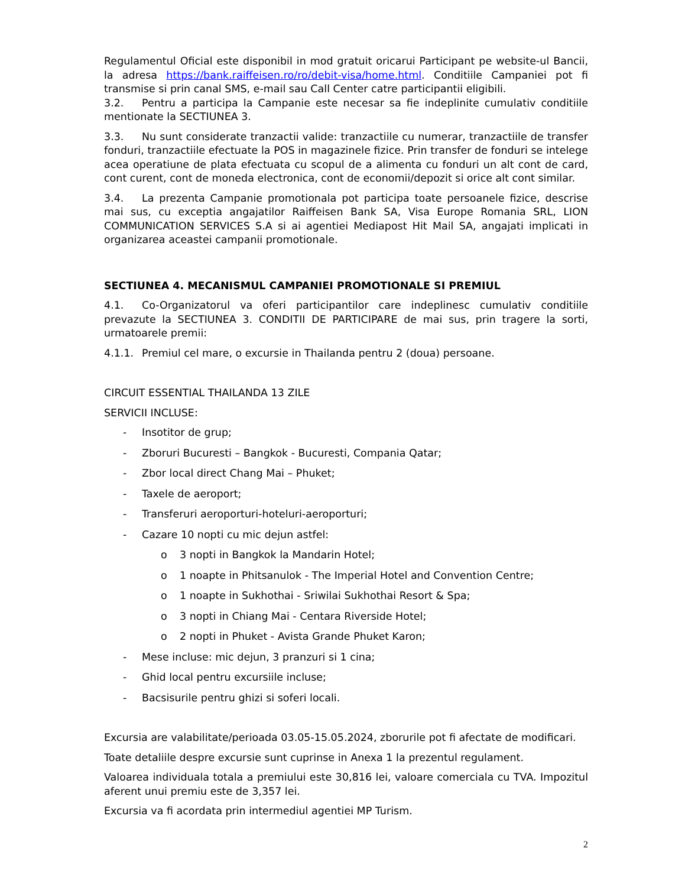Regulamentul Oficial este disponibil in mod gratuit oricarui Participant pe website-ul Bancii, la adresa https://bank.raiffeisen.ro/ro/debit-visa/home.html. Conditiile Campaniei pot fi transmise si prin canal SMS, e-mail sau Call Center catre participantii eligibili.
3.2. Pentru a participa la Campanie este necesar sa fie indeplinite cumulativ conditiile mentionate la SECTIUNEA 3.
3.3. Nu sunt considerate tranzactii valide: tranzactiile cu numerar, tranzactiile de transfer fonduri, tranzactiile efectuate la POS in magazinele fizice. Prin transfer de fonduri se intelege acea operatiune de plata efectuata cu scopul de a alimenta cu fonduri un alt cont de card, cont curent, cont de moneda electronica, cont de economii/depozit si orice alt cont similar.
3.4. La prezenta Campanie promotionala pot participa toate persoanele fizice, descrise mai sus, cu exceptia angajatilor Raiffeisen Bank SA, Visa Europe Romania SRL, LION COMMUNICATION SERVICES S.A si ai agentiei Mediapost Hit Mail SA, angajati implicati in organizarea aceastei campanii promotionale.
SECTIUNEA 4. MECANISMUL CAMPANIEI PROMOTIONALE SI PREMIUL
4.1. Co-Organizatorul va oferi participantilor care indeplinesc cumulativ conditiile prevazute la SECTIUNEA 3. CONDITII DE PARTICIPARE de mai sus, prin tragere la sorti, urmatoarele premii:
4.1.1. Premiul cel mare, o excursie in Thailanda pentru 2 (doua) persoane.
CIRCUIT ESSENTIAL THAILANDA 13 ZILE
SERVICII INCLUSE:
- Insotitor de grup;
- Zboruri Bucuresti – Bangkok - Bucuresti, Compania Qatar;
- Zbor local direct Chang Mai – Phuket;
- Taxele de aeroport;
- Transferuri aeroporturi-hoteluri-aeroporturi;
- Cazare 10 nopti cu mic dejun astfel:
o 3 nopti in Bangkok la Mandarin Hotel;
o 1 noapte in Phitsanulok - The Imperial Hotel and Convention Centre;
o 1 noapte in Sukhothai - Sriwilai Sukhothai Resort & Spa;
o 3 nopti in Chiang Mai - Centara Riverside Hotel;
o 2 nopti in Phuket - Avista Grande Phuket Karon;
- Mese incluse: mic dejun, 3 pranzuri si 1 cina;
- Ghid local pentru excursiile incluse;
- Bacsisurile pentru ghizi si soferi locali.
Excursia are valabilitate/perioada 03.05-15.05.2024, zborurile pot fi afectate de modificari.
Toate detaliile despre excursie sunt cuprinse in Anexa 1 la prezentul regulament.
Valoarea individuala totala a premiului este 30,816 lei, valoare comerciala cu TVA. Impozitul aferent unui premiu este de 3,357 lei.
Excursia va fi acordata prin intermediul agentiei MP Turism.
2